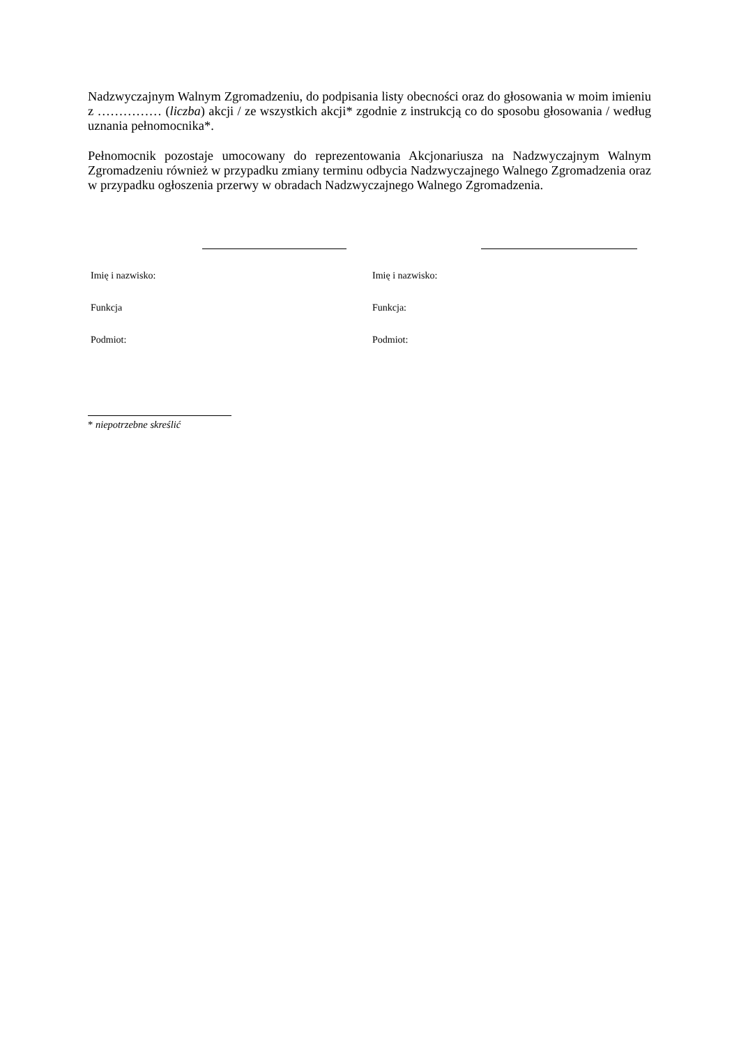Nadzwyczajnym Walnym Zgromadzeniu, do podpisania listy obecności oraz do głosowania w moim imieniu z …………… (liczba) akcji / ze wszystkich akcji* zgodnie z instrukcją co do sposobu głosowania / według uznania pełnomocnika*.
Pełnomocnik pozostaje umocowany do reprezentowania Akcjonariusza na Nadzwyczajnym Walnym Zgromadzeniu również w przypadku zmiany terminu odbycia Nadzwyczajnego Walnego Zgromadzenia oraz w przypadku ogłoszenia przerwy w obradach Nadzwyczajnego Walnego Zgromadzenia.
Imię i nazwisko:
Funkcja
Podmiot:
Imię i nazwisko:
Funkcja:
Podmiot:
* niepotrzebne skreślić